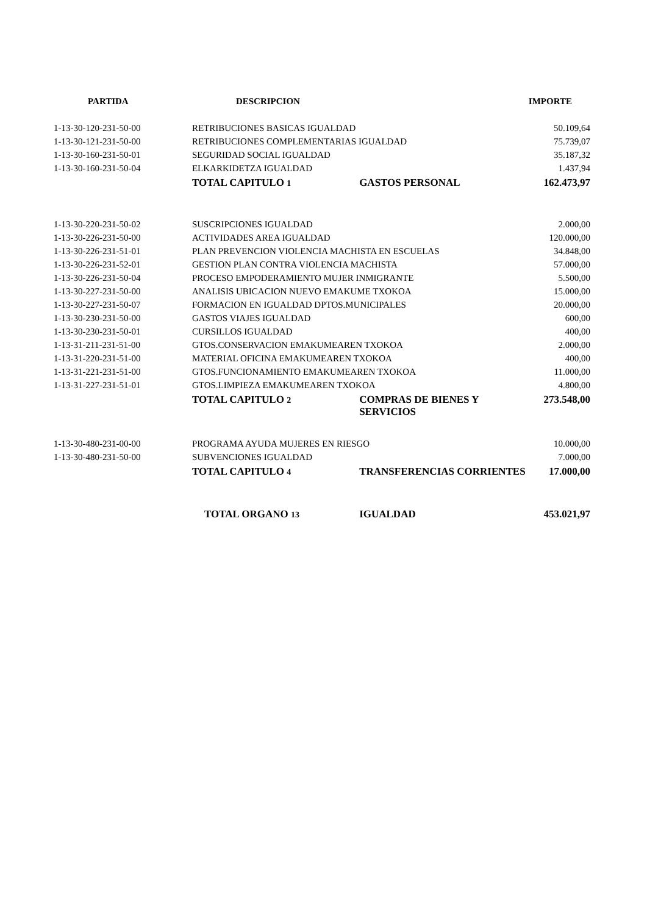| PARTIDA | DESCRIPCION | | IMPORTE |
| --- | --- | --- | --- |
| 1-13-30-120-231-50-00 | RETRIBUCIONES BASICAS IGUALDAD | | 50.109,64 |
| 1-13-30-121-231-50-00 | RETRIBUCIONES COMPLEMENTARIAS IGUALDAD | | 75.739,07 |
| 1-13-30-160-231-50-01 | SEGURIDAD SOCIAL IGUALDAD | | 35.187,32 |
| 1-13-30-160-231-50-04 | ELKARKIDETZA IGUALDAD | | 1.437,94 |
| | TOTAL CAPITULO 1 | GASTOS PERSONAL | 162.473,97 |
| 1-13-30-220-231-50-02 | SUSCRIPCIONES IGUALDAD | | 2.000,00 |
| 1-13-30-226-231-50-00 | ACTIVIDADES AREA IGUALDAD | | 120.000,00 |
| 1-13-30-226-231-51-01 | PLAN PREVENCION VIOLENCIA MACHISTA EN ESCUELAS | | 34.848,00 |
| 1-13-30-226-231-52-01 | GESTION PLAN CONTRA VIOLENCIA MACHISTA | | 57.000,00 |
| 1-13-30-226-231-50-04 | PROCESO EMPODERAMIENTO MUJER INMIGRANTE | | 5.500,00 |
| 1-13-30-227-231-50-00 | ANALISIS UBICACION NUEVO EMAKUME TXOKOA | | 15.000,00 |
| 1-13-30-227-231-50-07 | FORMACION EN IGUALDAD DPTOS.MUNICIPALES | | 20.000,00 |
| 1-13-30-230-231-50-00 | GASTOS VIAJES IGUALDAD | | 600,00 |
| 1-13-30-230-231-50-01 | CURSILLOS IGUALDAD | | 400,00 |
| 1-13-31-211-231-51-00 | GTOS.CONSERVACION EMAKUMEAREN TXOKOA | | 2.000,00 |
| 1-13-31-220-231-51-00 | MATERIAL OFICINA EMAKUMEAREN TXOKOA | | 400,00 |
| 1-13-31-221-231-51-00 | GTOS.FUNCIONAMIENTO EMAKUMEAREN TXOKOA | | 11.000,00 |
| 1-13-31-227-231-51-01 | GTOS.LIMPIEZA EMAKUMEAREN TXOKOA | | 4.800,00 |
| | TOTAL CAPITULO 2 | COMPRAS DE BIENES Y SERVICIOS | 273.548,00 |
| 1-13-30-480-231-00-00 | PROGRAMA AYUDA MUJERES EN RIESGO | | 10.000,00 |
| 1-13-30-480-231-50-00 | SUBVENCIONES IGUALDAD | | 7.000,00 |
| | TOTAL CAPITULO 4 | TRANSFERENCIAS CORRIENTES | 17.000,00 |
| | TOTAL ORGANO 13 | IGUALDAD | 453.021,97 |